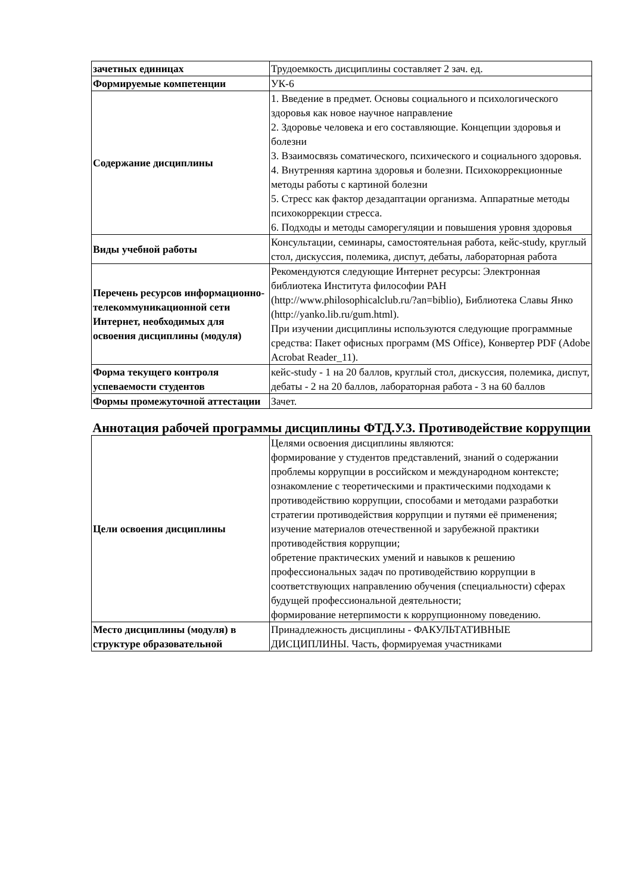| зачетных единицах | Трудоемкость дисциплины составляет 2 зач. ед. |
| Формируемые компетенции | УК-6 |
| Содержание дисциплины | 1. Введение в предмет. Основы социального и психологического здоровья как новое научное направление 2. Здоровье человека и его составляющие. Концепции здоровья и болезни 3. Взаимосвязь соматического, психического и социального здоровья. 4. Внутренняя картина здоровья и болезни. Психокоррекционные методы работы с картиной болезни 5. Стресс как фактор дезадаптации организма. Аппаратные методы психокоррекции стресса. 6. Подходы и методы саморегуляции и повышения уровня здоровья |
| Виды учебной работы | Консультации, семинары, самостоятельная работа, кейс-study, круглый стол, дискуссия, полемика, диспут, дебаты, лабораторная работа |
| Перечень ресурсов информационно-телекоммуникационной сети Интернет, необходимых для освоения дисциплины (модуля) | Рекомендуются следующие Интернет ресурсы: Электронная библиотека Института философии РАН (http://www.philosophicalclub.ru/?an=biblio), Библиотека Славы Янко (http://yanko.lib.ru/gum.html). При изучении дисциплины используются следующие программные средства: Пакет офисных программ (MS Office), Конвертер PDF (Adobe Acrobat Reader_11). |
| Форма текущего контроля успеваемости студентов | кейс-study - 1 на 20 баллов, круглый стол, дискуссия, полемика, диспут, дебаты - 2 на 20 баллов, лабораторная работа - 3 на 60 баллов |
| Формы промежуточной аттестации | Зачет. |
Аннотация рабочей программы дисциплины ФТД.У.3. Противодействие коррупции
| Цели освоения дисциплины | Целями освоения дисциплины являются: формирование у студентов представлений, знаний о содержании проблемы коррупции в российском и международном контексте; ознакомление с теоретическими и практическими подходами к противодействию коррупции, способами и методами разработки стратегии противодействия коррупции и путями её применения; изучение материалов отечественной и зарубежной практики противодействия коррупции; обретение практических умений и навыков к решению профессиональных задач по противодействию коррупции в соответствующих направлению обучения (специальности) сферах будущей профессиональной деятельности; формирование нетерпимости к коррупционному поведению. |
| Место дисциплины (модуля) в структуре образовательной | Принадлежность дисциплины - ФАКУЛЬТАТИВНЫЕ ДИСЦИПЛИНЫ. Часть, формируемая участниками |